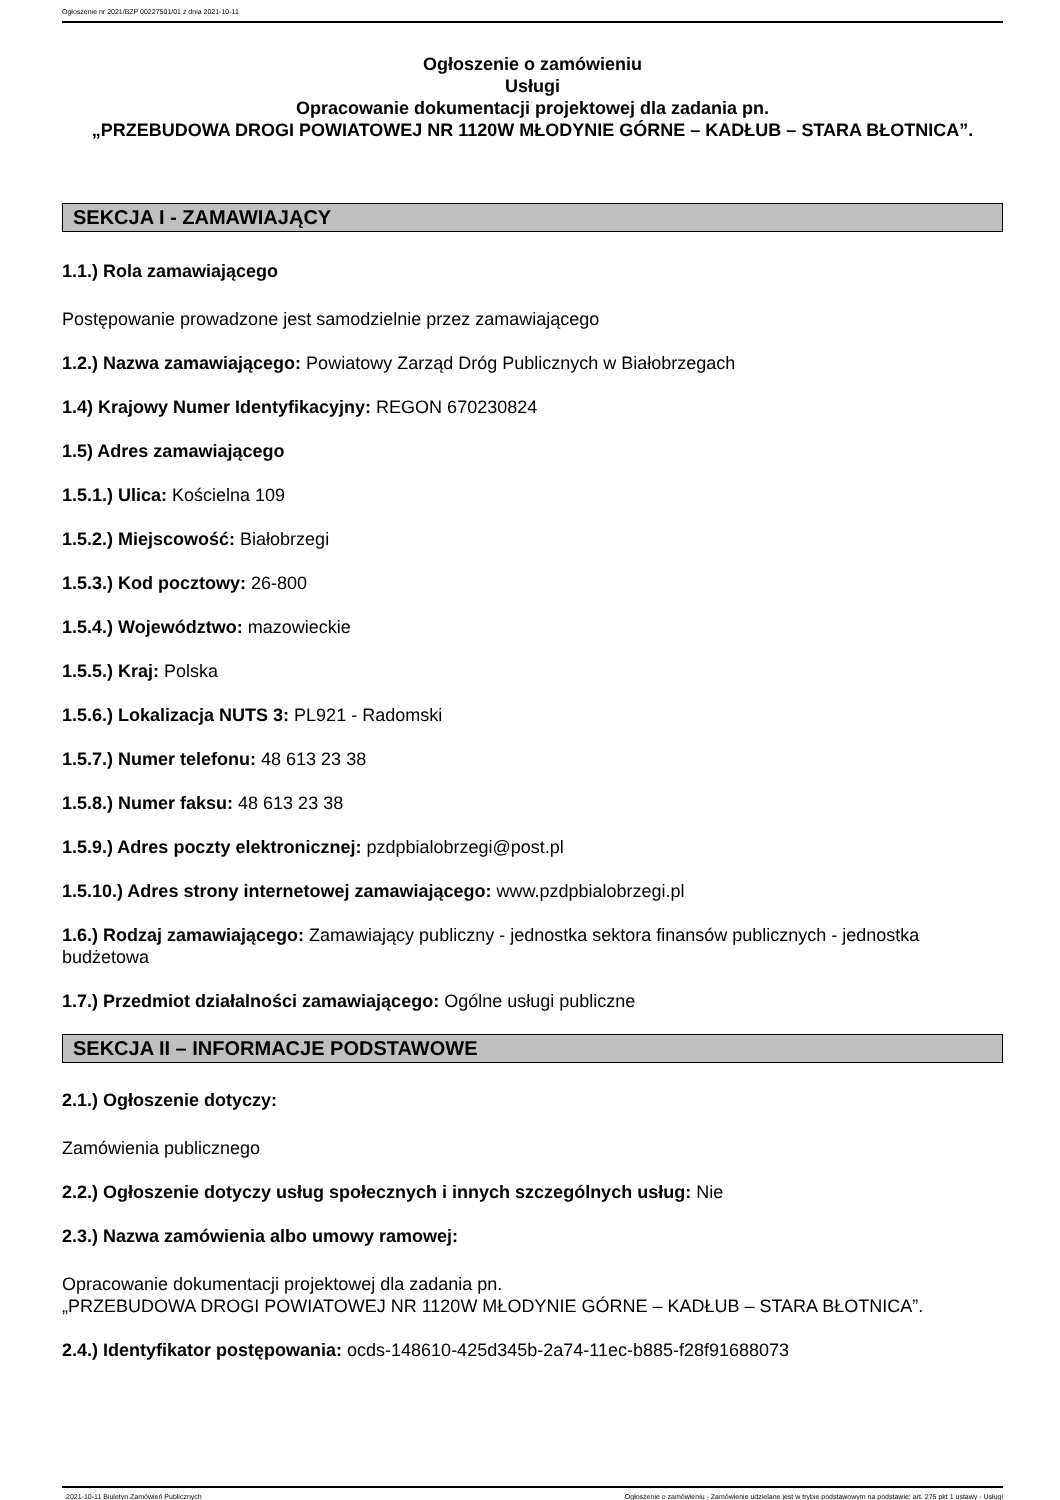Ogłoszenie nr 2021/BZP 00227501/01 z dnia 2021-10-11
Ogłoszenie o zamówieniu
Usługi
Opracowanie dokumentacji projektowej dla zadania pn.
„PRZEBUDOWA DROGI POWIATOWEJ NR 1120W MŁODYNIE GÓRNE – KADŁUB – STARA BŁOTNICA”.
SEKCJA I - ZAMAWIAJĄCY
1.1.) Rola zamawiającego
Postępowanie prowadzone jest samodzielnie przez zamawiającego
1.2.) Nazwa zamawiającego: Powiatowy Zarząd Dróg Publicznych w Białobrzegach
1.4) Krajowy Numer Identyfikacyjny: REGON 670230824
1.5) Adres zamawiającego
1.5.1.) Ulica: Kościelna 109
1.5.2.) Miejscowość: Białobrzegi
1.5.3.) Kod pocztowy: 26-800
1.5.4.) Województwo: mazowieckie
1.5.5.) Kraj: Polska
1.5.6.) Lokalizacja NUTS 3: PL921 - Radomski
1.5.7.) Numer telefonu: 48 613 23 38
1.5.8.) Numer faksu: 48 613 23 38
1.5.9.) Adres poczty elektronicznej: pzdpbialobrzegi@post.pl
1.5.10.) Adres strony internetowej zamawiającego: www.pzdpbialobrzegi.pl
1.6.) Rodzaj zamawiającego: Zamawiający publiczny - jednostka sektora finansów publicznych - jednostka budżetowa
1.7.) Przedmiot działalności zamawiającego: Ogólne usługi publiczne
SEKCJA II – INFORMACJE PODSTAWOWE
2.1.) Ogłoszenie dotyczy:
Zamówienia publicznego
2.2.) Ogłoszenie dotyczy usług społecznych i innych szczególnych usług: Nie
2.3.) Nazwa zamówienia albo umowy ramowej:
Opracowanie dokumentacji projektowej dla zadania pn.
„PRZEBUDOWA DROGI POWIATOWEJ NR 1120W MŁODYNIE GÓRNE – KADŁUB – STARA BŁOTNICA”.
2.4.) Identyfikator postępowania: ocds-148610-425d345b-2a74-11ec-b885-f28f91688073
2021-10-11 Biuletyn Zamówień Publicznych Ogłoszenie o zamówieniu - Zamówienie udzielane jest w trybie podstawowym na podstawie: art. 275 pkt 1 ustawy - Usługi